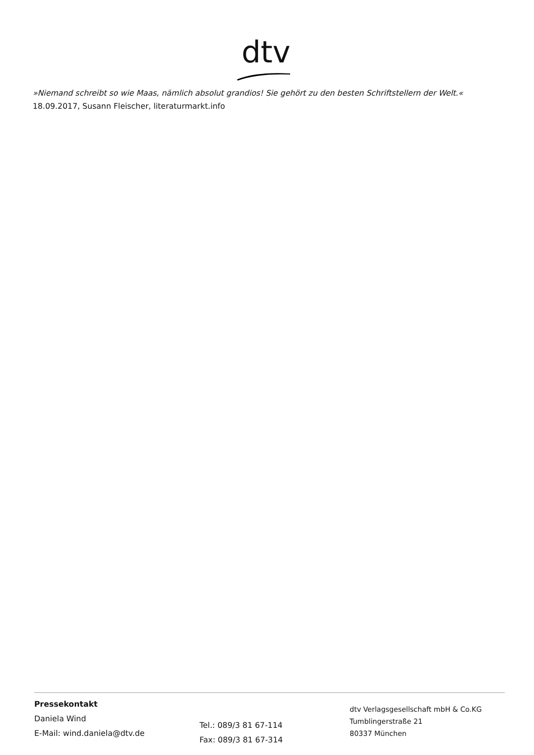dtv
»Niemand schreibt so wie Maas, nämlich absolut grandios! Sie gehört zu den besten Schriftstellern der Welt.«
18.09.2017, Susann Fleischer, literaturmarkt.info
Pressekontakt
Daniela Wind
E-Mail: wind.daniela@dtv.de
Tel.: 089/3 81 67-114
Fax: 089/3 81 67-314
dtv Verlagsgesellschaft mbH & Co.KG
Tumblingerstraße 21
80337 München